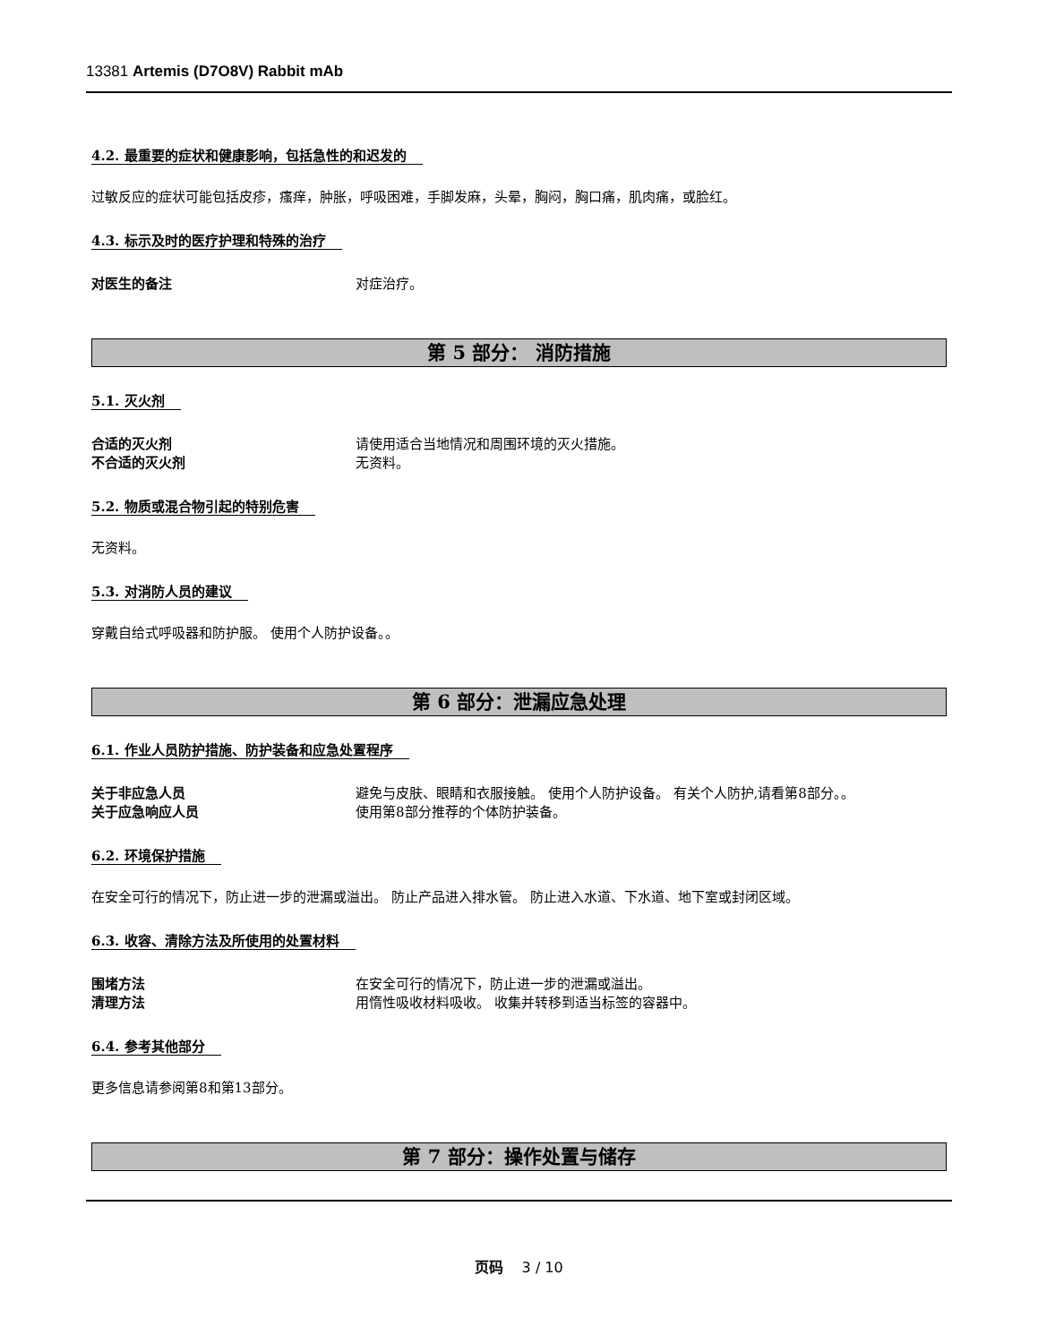13381 Artemis (D7O8V) Rabbit mAb
4.2. 最重要的症状和健康影响，包括急性的和迟发的
过敏反应的症状可能包括皮疹，瘙痒，肿胀，呼吸困难，手脚发麻，头晕，胸闷，胸口痛，肌肉痛，或脸红。
4.3. 标示及时的医疗护理和特殊的治疗
对医生的备注 对症治疗。
第 5 部分： 消防措施
5.1. 灭火剂
合适的灭火剂 请使用适合当地情况和周围环境的灭火措施。
不合适的灭火剂 无资料。
5.2. 物质或混合物引起的特别危害
无资料。
5.3. 对消防人员的建议
穿戴自给式呼吸器和防护服。 使用个人防护设备。。
第 6 部分：泄漏应急处理
6.1. 作业人员防护措施、防护装备和应急处置程序
关于非应急人员 避免与皮肤、眼睛和衣服接触。 使用个人防护设备。 有关个人防护,请看第8部分。。
关于应急响应人员 使用第8部分推荐的个体防护装备。
6.2. 环境保护措施
在安全可行的情况下，防止进一步的泄漏或溢出。 防止产品进入排水管。 防止进入水道、下水道、地下室或封闭区域。
6.3. 收容、清除方法及所使用的处置材料
围堵方法 在安全可行的情况下，防止进一步的泄漏或溢出。
清理方法 用惰性吸收材料吸收。 收集并转移到适当标签的容器中。
6.4. 参考其他部分
更多信息请参阅第8和第13部分。
第 7 部分：操作处置与储存
页码 3 / 10